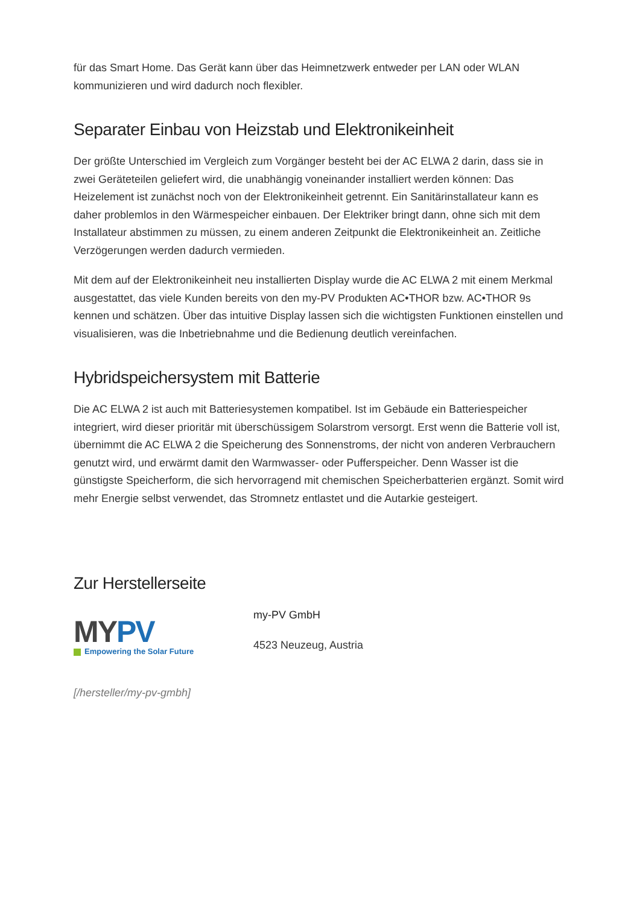für das Smart Home. Das Gerät kann über das Heimnetzwerk entweder per LAN oder WLAN kommunizieren und wird dadurch noch flexibler.
Separater Einbau von Heizstab und Elektronikeinheit
Der größte Unterschied im Vergleich zum Vorgänger besteht bei der AC ELWA 2 darin, dass sie in zwei Geräteteilen geliefert wird, die unabhängig voneinander installiert werden können: Das Heizelement ist zunächst noch von der Elektronikeinheit getrennt. Ein Sanitärinstallateur kann es daher problemlos in den Wärmespeicher einbauen. Der Elektriker bringt dann, ohne sich mit dem Installateur abstimmen zu müssen, zu einem anderen Zeitpunkt die Elektronikeinheit an. Zeitliche Verzögerungen werden dadurch vermieden.
Mit dem auf der Elektronikeinheit neu installierten Display wurde die AC ELWA 2 mit einem Merkmal ausgestattet, das viele Kunden bereits von den my-PV Produkten AC•THOR bzw. AC•THOR 9s kennen und schätzen. Über das intuitive Display lassen sich die wichtigsten Funktionen einstellen und visualisieren, was die Inbetriebnahme und die Bedienung deutlich vereinfachen.
Hybridspeichersystem mit Batterie
Die AC ELWA 2 ist auch mit Batteriesystemen kompatibel. Ist im Gebäude ein Batteriespeicher integriert, wird dieser prioritär mit überschüssigem Solarstrom versorgt. Erst wenn die Batterie voll ist, übernimmt die AC ELWA 2 die Speicherung des Sonnenstroms, der nicht von anderen Verbrauchern genutzt wird, und erwärmt damit den Warmwasser- oder Pufferspeicher. Denn Wasser ist die günstigste Speicherform, die sich hervorragend mit chemischen Speicherbatterien ergänzt. Somit wird mehr Energie selbst verwendet, das Stromnetz entlastet und die Autarkie gesteigert.
Zur Herstellerseite
MYPV
Empowering the Solar Future
my-PV GmbH
4523 Neuzeug, Austria
[/hersteller/my-pv-gmbh]